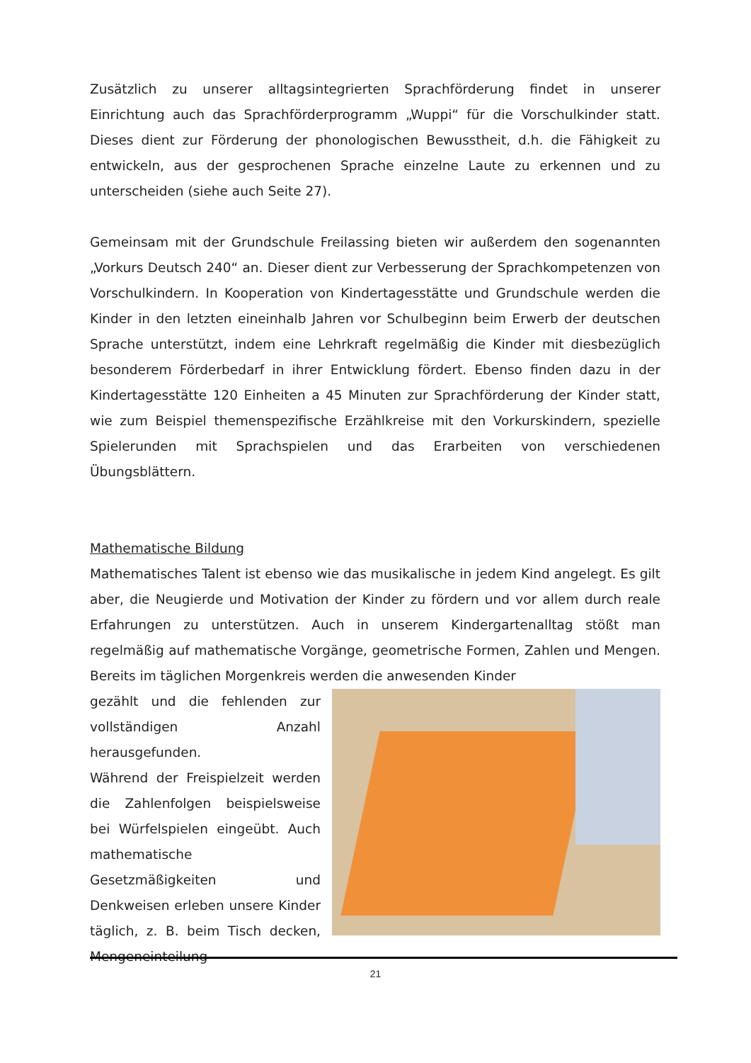Zusätzlich zu unserer alltagsintegrierten Sprachförderung findet in unserer Einrichtung auch das Sprachförderprogramm „Wuppi“ für die Vorschulkinder statt. Dieses dient zur Förderung der phonologischen Bewusstheit, d.h. die Fähigkeit zu entwickeln, aus der gesprochenen Sprache einzelne Laute zu erkennen und zu unterscheiden (siehe auch Seite 27).
Gemeinsam mit der Grundschule Freilassing bieten wir außerdem den sogenannten „Vorkurs Deutsch 240“ an. Dieser dient zur Verbesserung der Sprachkompetenzen von Vorschulkindern. In Kooperation von Kindertagesstätte und Grundschule werden die Kinder in den letzten eineinhalb Jahren vor Schulbeginn beim Erwerb der deutschen Sprache unterstützt, indem eine Lehrkraft regelmäßig die Kinder mit diesbezüglich besonderem Förderbedarf in ihrer Entwicklung fördert. Ebenso finden dazu in der Kindertagesstätte 120 Einheiten a 45 Minuten zur Sprachförderung der Kinder statt, wie zum Beispiel themenspezifische Erzählkreise mit den Vorkurskindern, spezielle Spielerunden mit Sprachspielen und das Erarbeiten von verschiedenen Übungsblättern.
Mathematische Bildung
Mathematisches Talent ist ebenso wie das musikalische in jedem Kind angelegt. Es gilt aber, die Neugierde und Motivation der Kinder zu fördern und vor allem durch reale Erfahrungen zu unterstützen. Auch in unserem Kindergartenalltag stößt man regelmäßig auf mathematische Vorgänge, geometrische Formen, Zahlen und Mengen. Bereits im täglichen Morgenkreis werden die anwesenden Kinder
gezählt und die fehlenden zur vollständigen Anzahl herausgefunden.
Während der Freispielzeit werden die Zahlenfolgen beispielsweise bei Würfelspielen eingeübt. Auch mathematische Gesetzmäßigkeiten und Denkweisen erleben unsere Kinder täglich, z. B. beim Tisch decken, Mengeneinteilung
21